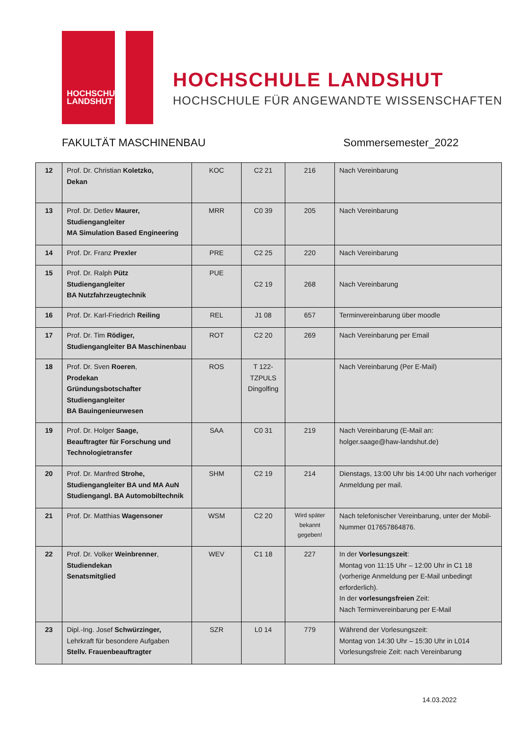HOCHSCHULE
LANDSHUT
HOCHSCHULE LANDSHUT
HOCHSCHULE FÜR ANGEWANDTE WISSENSCHAFTEN
FAKULTÄT MASCHINENBAU Sommersemester_2022
| 12 | Prof. Dr. Christian Koletzko, Dekan | KOC | C2 21 | 216 | Nach Vereinbarung |
| 13 | Prof. Dr. Detlev Maurer, Studiengangleiter MA Simulation Based Engineering | MRR | C0 39 | 205 | Nach Vereinbarung |
| 14 | Prof. Dr. Franz Prexler | PRE | C2 25 | 220 | Nach Vereinbarung |
| 15 | Prof. Dr. Ralph Pütz Studiengangleiter BA Nutzfahrzeugtechnik | PUE | C2 19 | 268 | Nach Vereinbarung |
| 16 | Prof. Dr. Karl-Friedrich Reiling | REL | J1 08 | 657 | Terminvereinbarung über moodle |
| 17 | Prof. Dr. Tim Rödiger, Studiengangleiter BA Maschinenbau | ROT | C2 20 | 269 | Nach Vereinbarung per Email |
| 18 | Prof. Dr. Sven Roeren , Prodekan Gründungsbotschafter Studiengangleiter BA Bauingenieurwesen | ROS | T 122- TZPULS Dingolfing | | Nach Vereinbarung (Per E-Mail) |
| 19 | Prof. Dr. Holger Saage, Beauftragter für Forschung und Technologietransfer | SAA | C0 31 | 219 | Nach Vereinbarung (E-Mail an: holger.saage@haw-landshut.de) |
| 20 | Prof. Dr. Manfred Strohe, Studiengangleiter BA und MA AuN Studiengangl. BA Automobiltechnik | SHM | C2 19 | 214 | Dienstags, 13:00 Uhr bis 14:00 Uhr nach vorheriger Anmeldung per mail. |
| 21 | Prof. Dr. Matthias Wagensoner | WSM | C2 20 | Wird später bekannt gegeben! | Nach telefonischer Vereinbarung, unter der Mobil-Nummer 017657864876. |
| 22 | Prof. Dr. Volker Weinbrenner , Studiendekan Senatsmitglied | WEV | C1 18 | 227 | In der Vorlesungszeit : Montag von 11:15 Uhr – 12:00 Uhr in C1 18 (vorherige Anmeldung per E-Mail unbedingt erforderlich). In der vorlesungsfreien Zeit: Nach Terminvereinbarung per E-Mail |
| 23 | Dipl.-Ing. Josef Schwürzinger, Lehrkraft für besondere Aufgaben Stellv. Frauenbeauftragter | SZR | L0 14 | 779 | Während der Vorlesungszeit: Montag von 14:30 Uhr – 15:30 Uhr in L014 Vorlesungsfreie Zeit: nach Vereinbarung |
14.03.2022